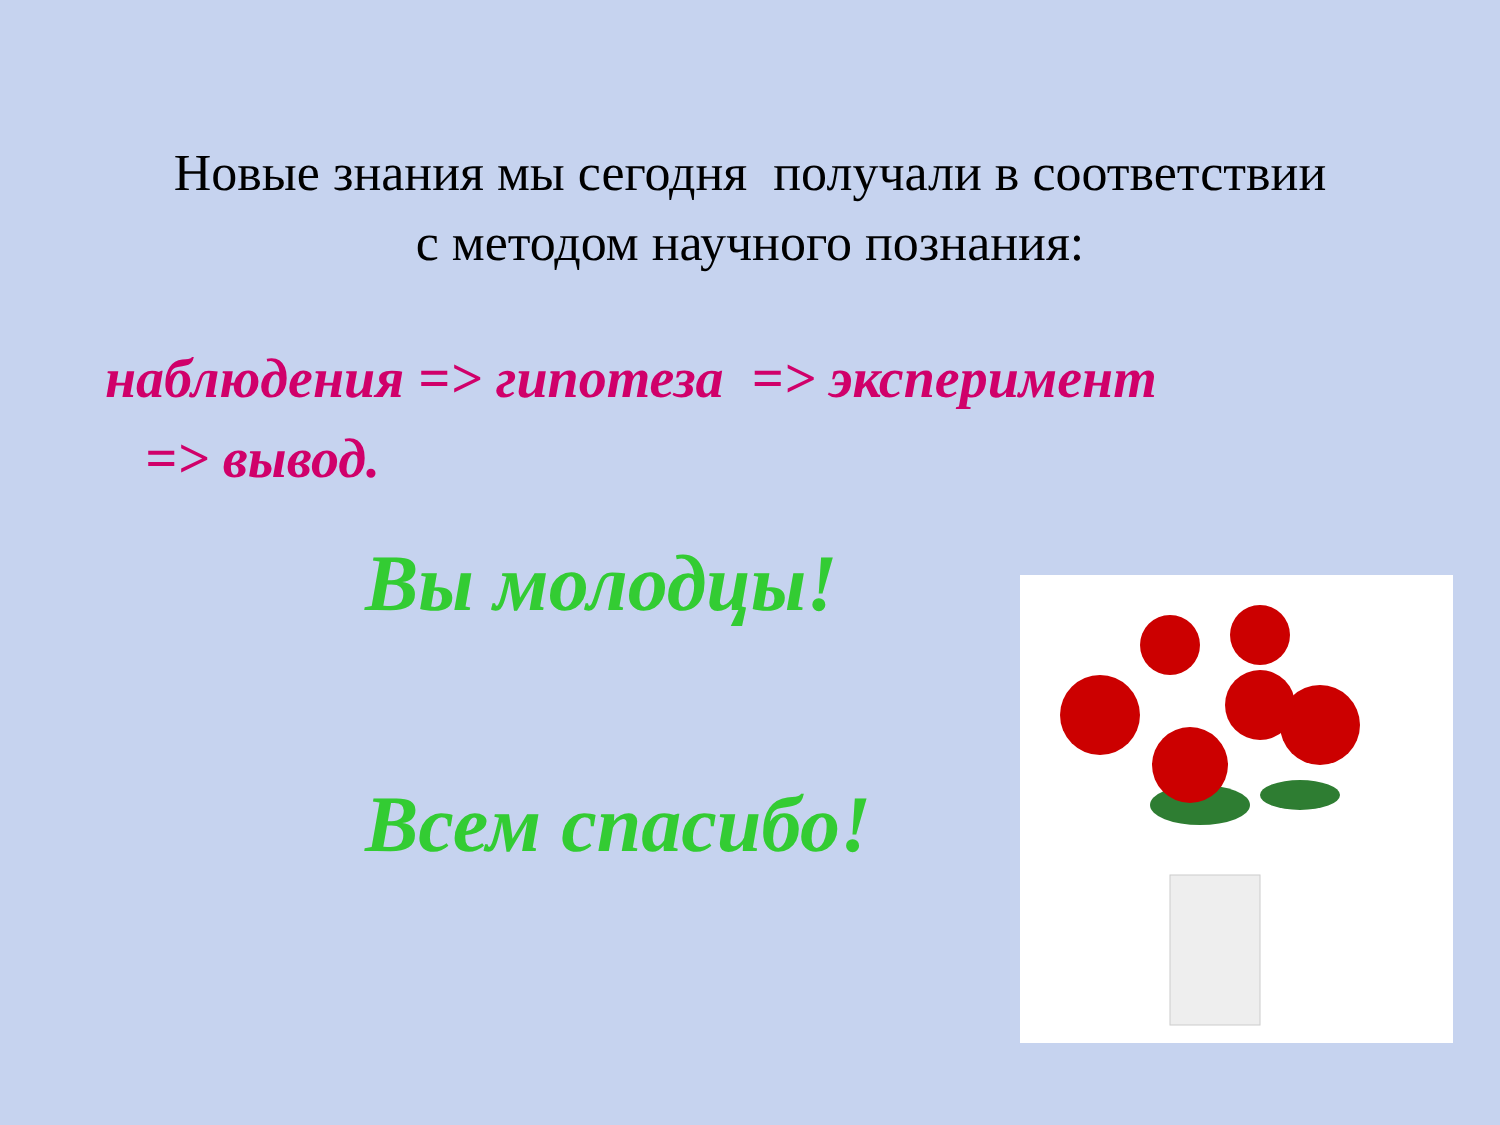Новые знания мы сегодня получали в соответствии
с методом научного познания:
наблюдения => гипотеза => эксперимент
=> вывод.
Вы молодцы!
Всем спасибо!